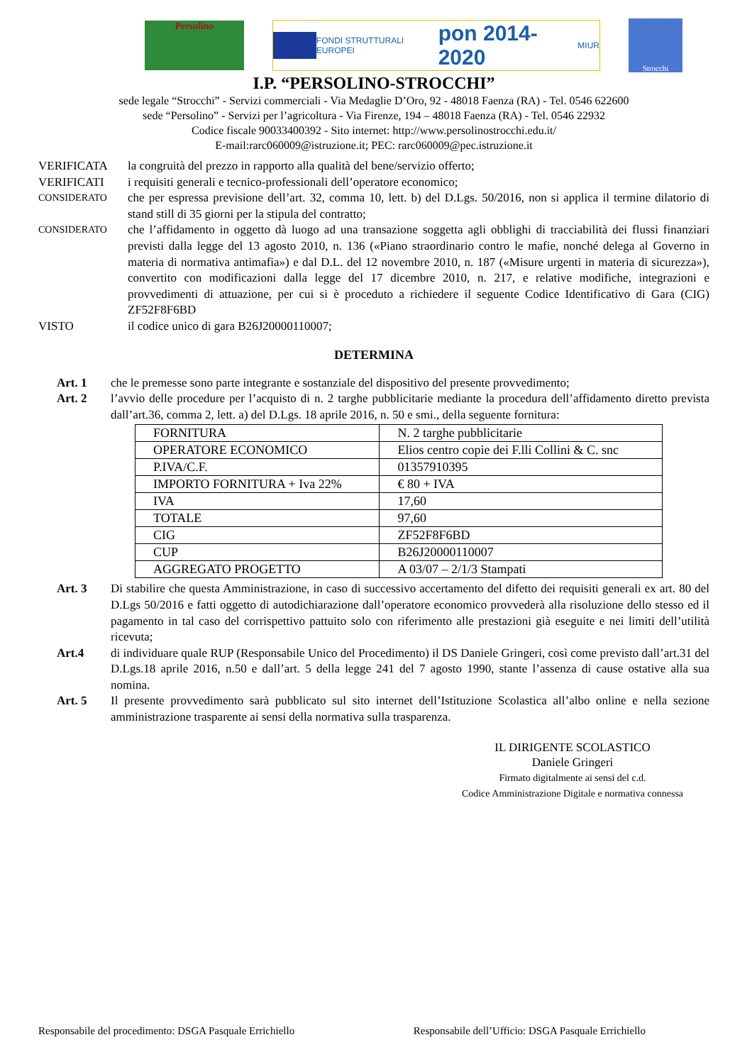Persolino
FONDI STRUTTURALI EUROPEI
pon 2014-2020
MIUR
Strocchi
I.P. “PERSOLINO-STROCCHI”
sede legale “Strocchi” - Servizi commerciali - Via Medaglie D’Oro, 92 - 48018 Faenza (RA) - Tel. 0546 622600
sede “Persolino” - Servizi per l’agricoltura - Via Firenze, 194 – 48018 Faenza (RA) - Tel. 0546 22932
Codice fiscale 90033400392 - Sito internet: http://www.persolinostrocchi.edu.it/
E-mail:rarc060009@istruzione.it; PEC: rarc060009@pec.istruzione.it
VERIFICATA la congruità del prezzo in rapporto alla qualità del bene/servizio offerto;
VERIFICATI i requisiti generali e tecnico-professionali dell’operatore economico;
CONSIDERATO
che per espressa previsione dell’art. 32, comma 10, lett. b) del D.Lgs. 50/2016, non si applica il termine dilatorio di stand still di 35 giorni per la stipula del contratto;
CONSIDERATO
che l’affidamento in oggetto dà luogo ad una transazione soggetta agli obblighi di tracciabilità dei flussi finanziari previsti dalla legge del 13 agosto 2010, n. 136 («Piano straordinario contro le mafie, nonché delega al Governo in materia di normativa antimafia») e dal D.L. del 12 novembre 2010, n. 187 («Misure urgenti in materia di sicurezza»), convertito con modificazioni dalla legge del 17 dicembre 2010, n. 217, e relative modifiche, integrazioni e provvedimenti di attuazione, per cui si è proceduto a richiedere il seguente Codice Identificativo di Gara (CIG) ZF52F8F6BD
VISTO il codice unico di gara B26J20000110007;
DETERMINA
Art. 1 che le premesse sono parte integrante e sostanziale del dispositivo del presente provvedimento;
Art. 2 l’avvio delle procedure per l’acquisto di n. 2 targhe pubblicitarie mediante la procedura dell’affidamento diretto prevista dall’art.36, comma 2, lett. a) del D.Lgs. 18 aprile 2016, n. 50 e smi., della seguente fornitura:
| FORNITURA | N. 2 targhe pubblicitarie |
| OPERATORE ECONOMICO | Elios centro copie dei F.lli Collini & C. snc |
| P.IVA/C.F. | 01357910395 |
| IMPORTO FORNITURA + Iva 22% | € 80 + IVA |
| IVA | 17,60 |
| TOTALE | 97,60 |
| CIG | ZF52F8F6BD |
| CUP | B26J20000110007 |
| AGGREGATO PROGETTO | A 03/07 – 2/1/3 Stampati |
Art. 3 Di stabilire che questa Amministrazione, in caso di successivo accertamento del difetto dei requisiti generali ex art. 80 del D.Lgs 50/2016 e fatti oggetto di autodichiarazione dall’operatore economico provvederà alla risoluzione dello stesso ed il pagamento in tal caso del corrispettivo pattuito solo con riferimento alle prestazioni già eseguite e nei limiti dell’utilità ricevuta;
Art.4 di individuare quale RUP (Responsabile Unico del Procedimento) il DS Daniele Gringeri, così come previsto dall’art.31 del D.Lgs.18 aprile 2016, n.50 e dall’art. 5 della legge 241 del 7 agosto 1990, stante l’assenza di cause ostative alla sua nomina.
Art. 5 Il presente provvedimento sarà pubblicato sul sito internet dell’Istituzione Scolastica all’albo online e nella sezione amministrazione trasparente ai sensi della normativa sulla trasparenza.
IL DIRIGENTE SCOLASTICO
Daniele Gringeri
Firmato digitalmente ai sensi del c.d.
Codice Amministrazione Digitale e normativa connessa
Responsabile del procedimento: DSGA Pasquale Errichiello Responsabile dell’Ufficio: DSGA Pasquale Errichiello